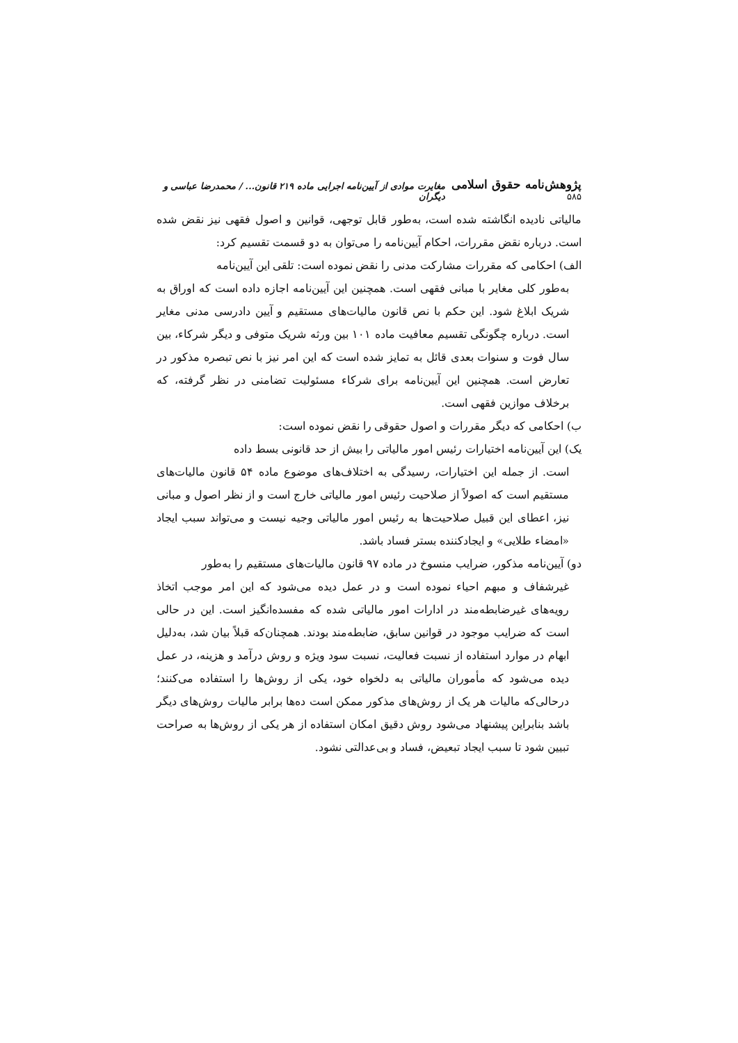پژوهش‌نامه حقوق اسلامی ۵۸۵ مغایرت موادی از آیین‌نامه اجرایی ماده ۲۱۹ قانون... / محمدرضا عباسی و دیگران
مالیاتی نادیده انگاشته شده است، به‌طور قابل توجهی، قوانین و اصول فقهی نیز نقض شده است. درباره نقض مقررات، احکام آیین‌نامه را می‌توان به دو قسمت تقسیم کرد:
الف) احکامی که مقررات مشارکت مدنی را نقض نموده است: تلقی این آیین‌نامه
به‌طور کلی مغایر با مبانی فقهی است. همچنین این آیین‌نامه اجازه داده است که اوراق به شریک ابلاغ شود. این حکم با نص قانون مالیات‌های مستقیم و آیین دادرسی مدنی مغایر است. درباره چگونگی تقسیم معافیت ماده ۱۰۱ بین ورثه شریک متوفی و دیگر شرکاء، بین سال فوت و سنوات بعدی قائل به تمایز شده است که این امر نیز با نص تبصره مذکور در تعارض است. همچنین این آیین‌نامه برای شرکاء مسئولیت تضامنی در نظر گرفته، که برخلاف موازین فقهی است.
ب) احکامی که دیگر مقررات و اصول حقوقی را نقض نموده است:
یک) این آیین‌نامه اختیارات رئیس امور مالیاتی را بیش از حد قانونی بسط داده
است. از جمله این اختیارات، رسیدگی به اختلاف‌های موضوع ماده ۵۴ قانون مالیات‌های مستقیم است که اصولاً از صلاحیت رئیس امور مالیاتی خارج است و از نظر اصول و مبانی نیز، اعطای این قبیل صلاحیت‌ها به رئیس امور مالیاتی وجیه نیست و می‌تواند سبب ایجاد «امضاء طلایی» و ایجادکننده بستر فساد باشد.
دو) آیین‌نامه مذکور، ضرایب منسوخ در ماده ۹۷ قانون مالیات‌های مستقیم را به‌طور
غیرشفاف و مبهم احیاء نموده است و در عمل دیده می‌شود که این امر موجب اتخاذ رویه‌های غیرضابطه‌مند در ادارات امور مالیاتی شده که مفسده‌انگیز است. این در حالی است که ضرایب موجود در قوانین سابق، ضابطه‌مند بودند. همچنان‌که قبلاً بیان شد، به‌دلیل ابهام در موارد استفاده از نسبت فعالیت، نسبت سود ویژه و روش درآمد و هزینه، در عمل دیده می‌شود که مأموران مالیاتی به دلخواه خود، یکی از روش‌ها را استفاده می‌کنند؛ درحالی‌که مالیات هر یک از روش‌های مذکور ممکن است ده‌ها برابر مالیات روش‌های دیگر باشد بنابراین پیشنهاد می‌شود روش دقیق امکان استفاده از هر یکی از روش‌ها به صراحت تبیین شود تا سبب ایجاد تبعیض، فساد و بی‌عدالتی نشود.